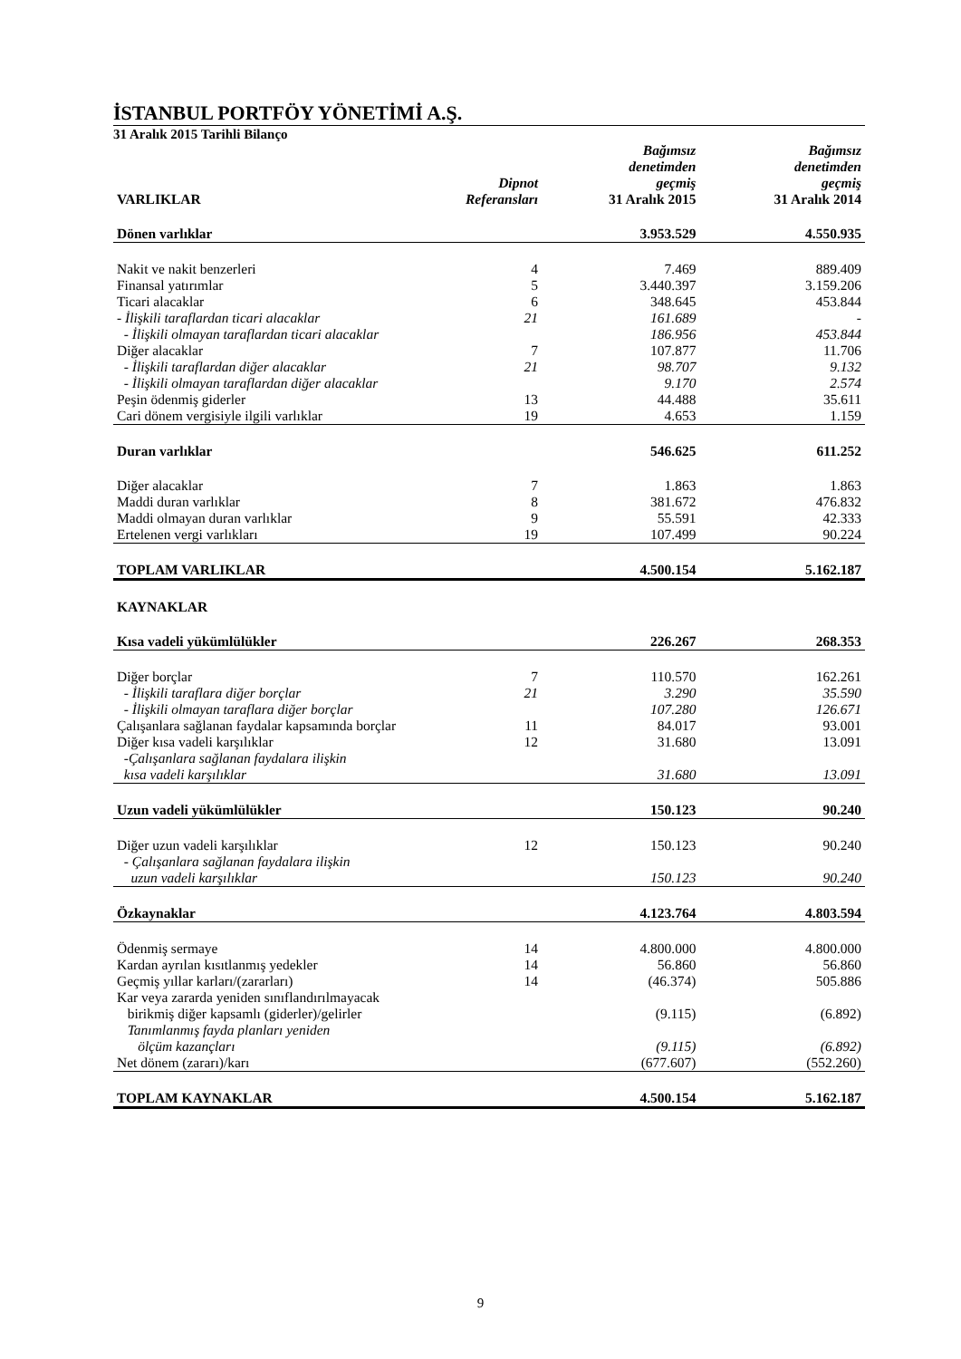İSTANBUL PORTFÖY YÖNETİMİ A.Ş.
31 Aralık 2015 Tarihli Bilanço
| VARLIKLAR | Dipnot Referansları | Bağımsız denetimden geçmiş 31 Aralık 2015 | Bağımsız denetimden geçmiş 31 Aralık 2014 |
| --- | --- | --- | --- |
| Dönen varlıklar | | 3.953.529 | 4.550.935 |
| Nakit ve nakit benzerleri | 4 | 7.469 | 889.409 |
| Finansal yatırımlar | 5 | 3.440.397 | 3.159.206 |
| Ticari alacaklar | 6 | 348.645 | 453.844 |
| - İlişkili taraflardan ticari alacaklar | 21 | 161.689 | - |
| - İlişkili olmayan taraflardan ticari alacaklar | | 186.956 | 453.844 |
| Diğer alacaklar | 7 | 107.877 | 11.706 |
| - İlişkili taraflardan diğer alacaklar | 21 | 98.707 | 9.132 |
| - İlişkili olmayan taraflardan diğer alacaklar | | 9.170 | 2.574 |
| Peşin ödenmiş giderler | 13 | 44.488 | 35.611 |
| Cari dönem vergisiyle ilgili varlıklar | 19 | 4.653 | 1.159 |
| Duran varlıklar | | 546.625 | 611.252 |
| Diğer alacaklar | 7 | 1.863 | 1.863 |
| Maddi duran varlıklar | 8 | 381.672 | 476.832 |
| Maddi olmayan duran varlıklar | 9 | 55.591 | 42.333 |
| Ertelenen vergi varlıkları | 19 | 107.499 | 90.224 |
| TOPLAM VARLIKLAR | | 4.500.154 | 5.162.187 |
| KAYNAKLAR | | | |
| Kısa vadeli yükümlülükler | | 226.267 | 268.353 |
| Diğer borçlar | 7 | 110.570 | 162.261 |
| - İlişkili taraflara diğer borçlar | 21 | 3.290 | 35.590 |
| - İlişkili olmayan taraflara diğer borçlar | | 107.280 | 126.671 |
| Çalışanlara sağlanan faydalar kapsamında borçlar | 11 | 84.017 | 93.001 |
| Diğer kısa vadeli karşılıklar | 12 | 31.680 | 13.091 |
| -Çalışanlara sağlanan faydalara ilişkin kısa vadeli karşılıklar | | 31.680 | 13.091 |
| Uzun vadeli yükümlülükler | | 150.123 | 90.240 |
| Diğer uzun vadeli karşılıklar | 12 | 150.123 | 90.240 |
| - Çalışanlara sağlanan faydalara ilişkin uzun vadeli karşılıklar | | 150.123 | 90.240 |
| Özkaynaklar | | 4.123.764 | 4.803.594 |
| Ödenmiş sermaye | 14 | 4.800.000 | 4.800.000 |
| Kardan ayrılan kısıtlanmış yedekler | 14 | 56.860 | 56.860 |
| Geçmiş yıllar karları/(zararları) | 14 | (46.374) | 505.886 |
| Kar veya zararda yeniden sınıflandırılmayacak birikmiş diğer kapsamlı (giderler)/gelirler | | (9.115) | (6.892) |
| Tanımlanmış fayda planları yeniden ölçüm kazançları | | (9.115) | (6.892) |
| Net dönem (zararı)/karı | | (677.607) | (552.260) |
| TOPLAM KAYNAKLAR | | 4.500.154 | 5.162.187 |
9